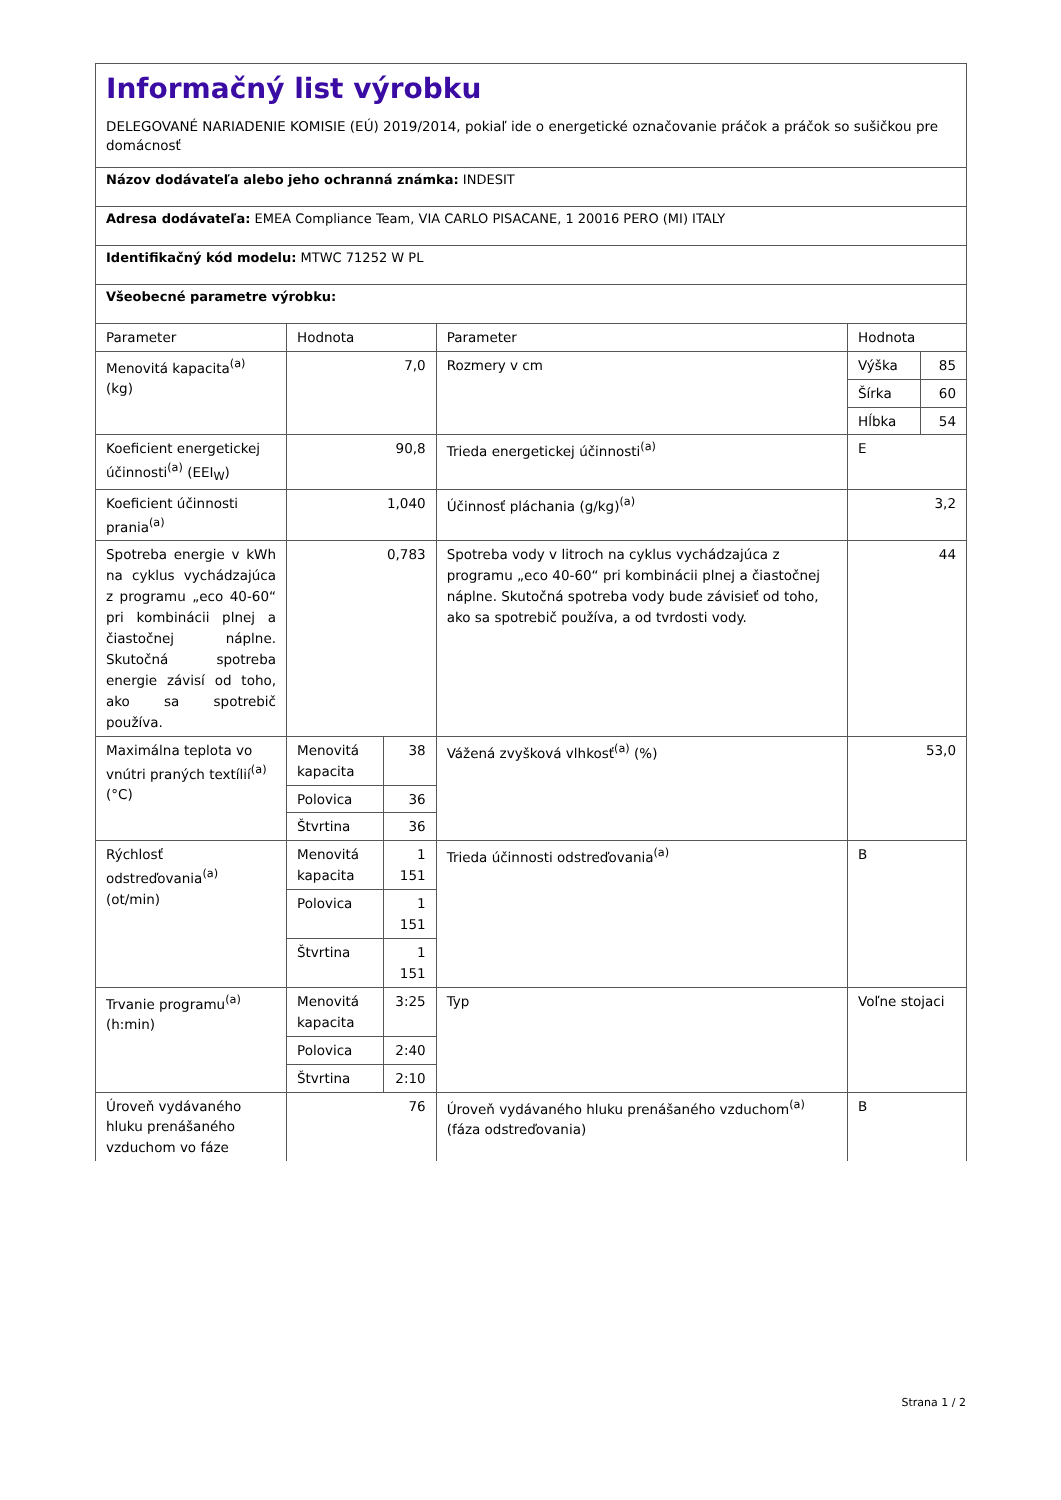Informačný list výrobku
DELEGOVANÉ NARIADENIE KOMISIE (EÚ) 2019/2014, pokiaľ ide o energetické označovanie práčok a práčok so sušičkou pre domácnosť
Názov dodávateľa alebo jeho ochranná známka: INDESIT
Adresa dodávateľa: EMEA Compliance Team, VIA CARLO PISACANE, 1 20016 PERO (MI) ITALY
Identifikačný kód modelu: MTWC 71252 W PL
Všeobecné parametre výrobku:
| Parameter | Hodnota | | Parameter | Hodnota | |
| Menovitá kapacita<sup>(a)</sup> (kg) | 7,0 | | Rozmery v cm | Výška | 85 |
| | | | | Šírka | 60 |
| | | | | Hĺbka | 54 |
| Koeficient energetickej účinnosti<sup>(a)</sup> (EEI<sub>W</sub>) | 90,8 | | Trieda energetickej účinnosti<sup>(a)</sup> | E | |
| Koeficient účinnosti prania<sup>(a)</sup> | 1,040 | | Účinnosť pláchania (g/kg)<sup>(a)</sup> | 3,2 | |
| Spotreba energie v kWh na cyklus vychádzajúca z programu „eco 40-60“ pri kombinácii plnej a čiastočnej náplne. Skutočná spotreba energie závisí od toho, ako sa spotrebič používa. | 0,783 | | Spotreba vody v litroch na cyklus vychádzajúca z programu „eco 40-60“ pri kombinácii plnej a čiastočnej náplne. Skutočná spotreba vody bude závisieť od toho, ako sa spotrebič používa, a od tvrdosti vody. | 44 | |
| Maximálna teplota vo vnútri praných textílií<sup>(a)</sup> (°C) | Menovitá kapacita | 38 | Vážená zvyšková vlhkosť<sup>(a)</sup> (%) | 53,0 | |
| | Polovica | 36 | | | |
| | Štvrtina | 36 | | | |
| Rýchlosť odstreďovania<sup>(a)</sup> (ot/min) | Menovitá kapacita | 1 151 | Trieda účinnosti odstreďovania<sup>(a)</sup> | B | |
| | Polovica | 1 151 | | | |
| | Štvrtina | 1 151 | | | |
| Trvanie programu<sup>(a)</sup> (h:min) | Menovitá kapacita | 3:25 | Typ | Voľne stojaci | |
| | Polovica | 2:40 | | | |
| | Štvrtina | 2:10 | | | |
| Úroveň vydávaného hluku prenášaného vzduchom vo fáze | 76 | | Úroveň vydávaného hluku prenášaného vzduchom<sup>(a)</sup> (fáza odstreďovania) | B | |
Strana 1 / 2